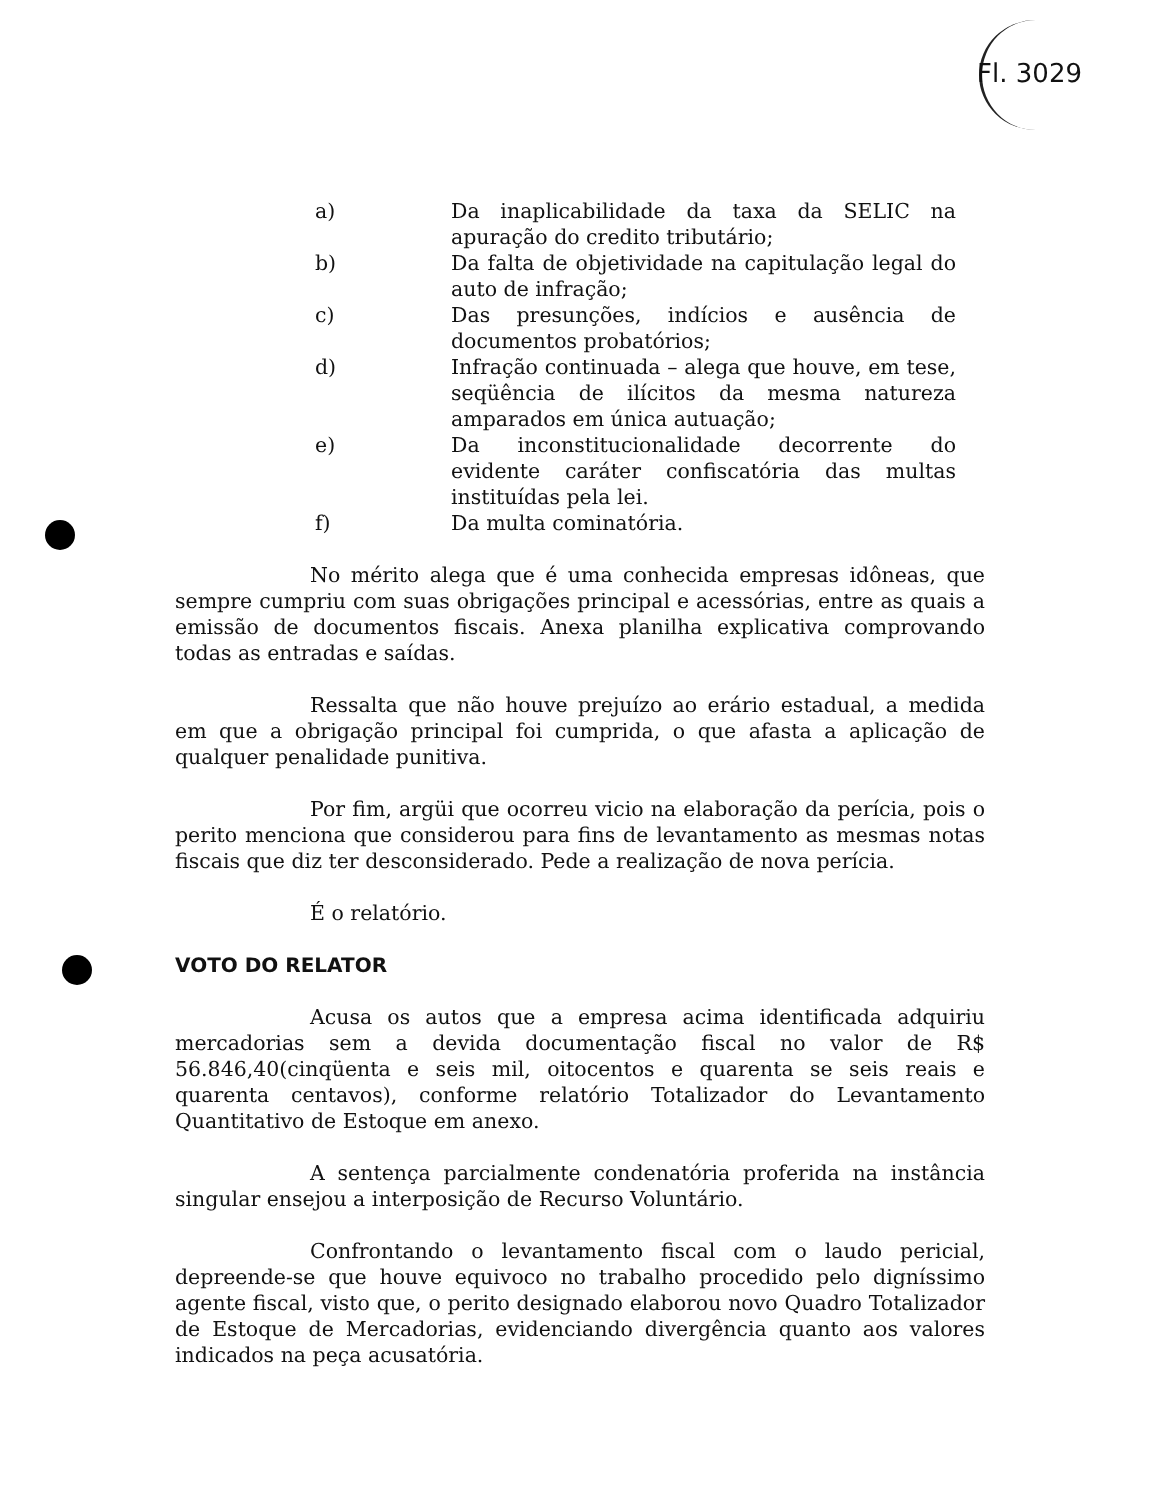Fl. 3029
a) Da inaplicabilidade da taxa da SELIC na apuração do credito tributário;
b) Da falta de objetividade na capitulação legal do auto de infração;
c) Das presunções, indícios e ausência de documentos probatórios;
d) Infração continuada – alega que houve, em tese, seqüência de ilícitos da mesma natureza amparados em única autuação;
e) Da inconstitucionalidade decorrente do evidente caráter confiscatória das multas instituídas pela lei.
f) Da multa cominatória.
No mérito alega que é uma conhecida empresas idôneas, que sempre cumpriu com suas obrigações principal e acessórias, entre as quais a emissão de documentos fiscais. Anexa planilha explicativa comprovando todas as entradas e saídas.
Ressalta que não houve prejuízo ao erário estadual, a medida em que a obrigação principal foi cumprida, o que afasta a aplicação de qualquer penalidade punitiva.
Por fim, argüi que ocorreu vicio na elaboração da perícia, pois o perito menciona que considerou para fins de levantamento as mesmas notas fiscais que diz ter desconsiderado. Pede a realização de nova perícia.
É o relatório.
VOTO DO RELATOR
Acusa os autos que a empresa acima identificada adquiriu mercadorias sem a devida documentação fiscal no valor de R$ 56.846,40(cinqüenta e seis mil, oitocentos e quarenta se seis reais e quarenta centavos), conforme relatório Totalizador do Levantamento Quantitativo de Estoque em anexo.
A sentença parcialmente condenatória proferida na instância singular ensejou a interposição de Recurso Voluntário.
Confrontando o levantamento fiscal com o laudo pericial, depreende-se que houve equivoco no trabalho procedido pelo digníssimo agente fiscal, visto que, o perito designado elaborou novo Quadro Totalizador de Estoque de Mercadorias, evidenciando divergência quanto aos valores indicados na peça acusatória.